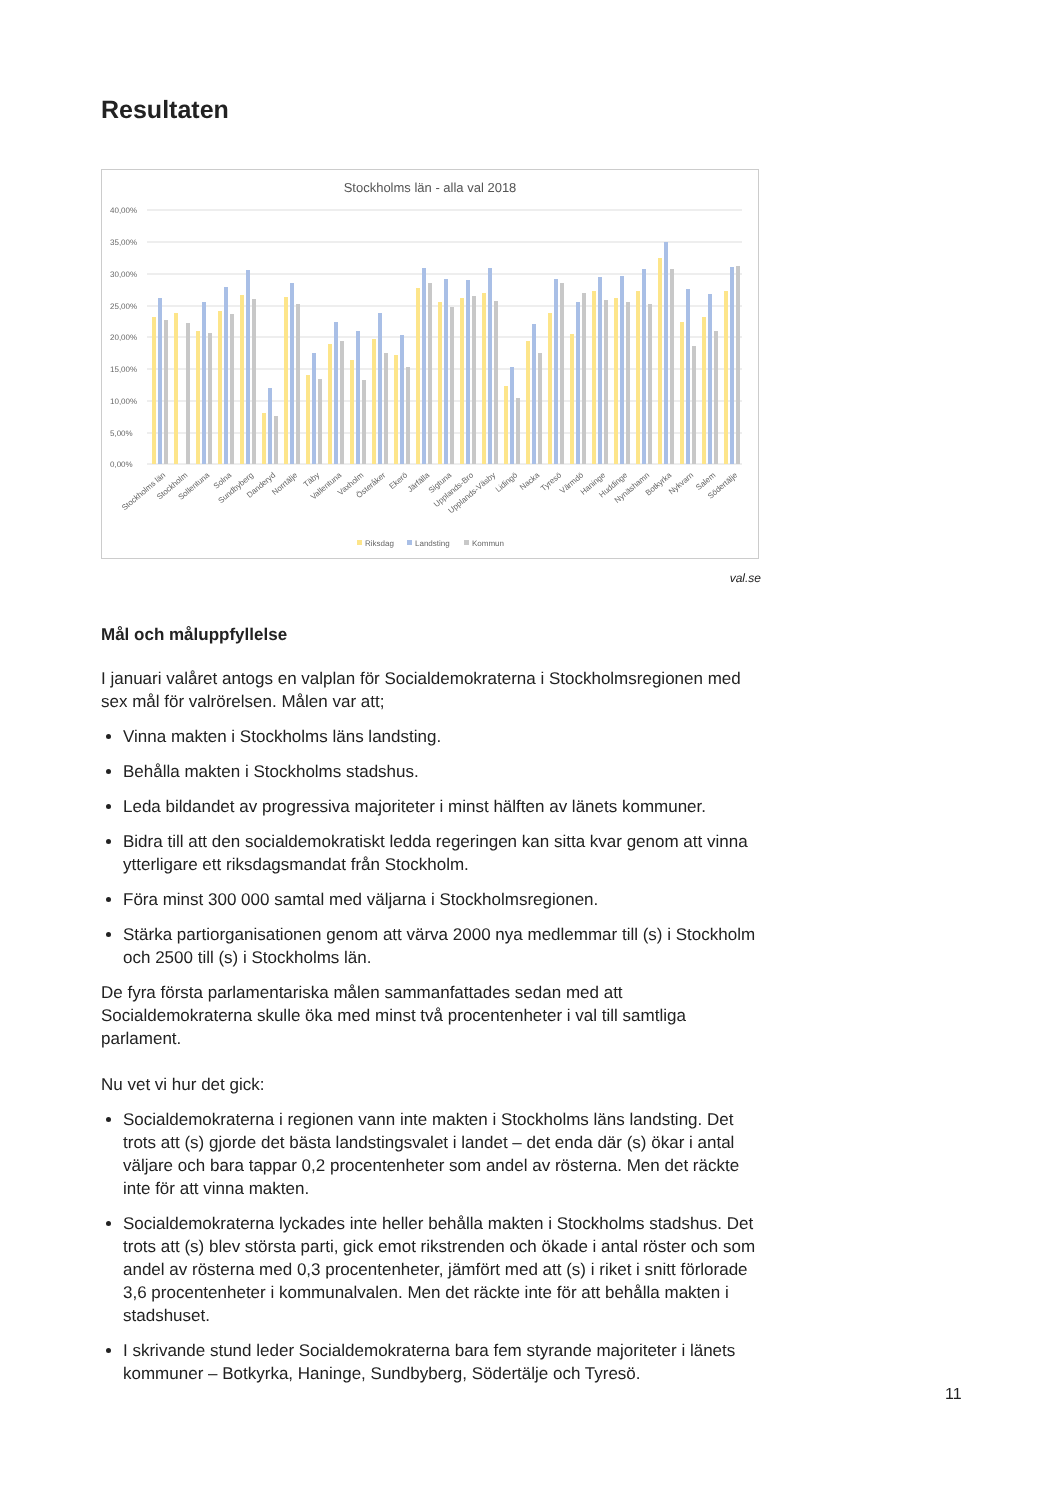Resultaten
Stockholms län - alla val 2018
40,00%
35,00%
30,00%
25,00%
20,00%
15,00%
10,00%
5,00%
0,00%
Stockholms län
Stockholm
Sollentuna
Solna
Sundbyberg
Danderyd
Norrtälje
Täby
Vallentuna
Vaxholm
Österåker
Ekerö
Järfälla
Sigtuna
Upplands-Bro
Upplands-Väsby
Lidingö
Nacka
Tyresö
Värmdö
Haninge
Huddinge
Nynäshamn
Botkyrka
Nykvarn
Salem
Södertälje
Riksdag
Landsting
Kommun
val.se
Mål och måluppfyllelse
I januari valåret antogs en valplan för Socialdemokraterna i Stockholmsregionen med sex mål för valrörelsen. Målen var att;
Vinna makten i Stockholms läns landsting.
Behålla makten i Stockholms stadshus.
Leda bildandet av progressiva majoriteter i minst hälften av länets kommuner.
Bidra till att den socialdemokratiskt ledda regeringen kan sitta kvar genom att vinna ytterligare ett riksdagsmandat från Stockholm.
Föra minst 300 000 samtal med väljarna i Stockholmsregionen.
Stärka partiorganisationen genom att värva 2000 nya medlemmar till (s) i Stockholm och 2500 till (s) i Stockholms län.
De fyra första parlamentariska målen sammanfattades sedan med att Socialdemokraterna skulle öka med minst två procentenheter i val till samtliga parlament.
Nu vet vi hur det gick:
Socialdemokraterna i regionen vann inte makten i Stockholms läns landsting. Det trots att (s) gjorde det bästa landstingsvalet i landet – det enda där (s) ökar i antal väljare och bara tappar 0,2 procentenheter som andel av rösterna. Men det räckte inte för att vinna makten.
Socialdemokraterna lyckades inte heller behålla makten i Stockholms stadshus. Det trots att (s) blev största parti, gick emot rikstrenden och ökade i antal röster och som andel av rösterna med 0,3 procentenheter, jämfört med att (s) i riket i snitt förlorade 3,6 procentenheter i kommunalvalen. Men det räckte inte för att behålla makten i stadshuset.
I skrivande stund leder Socialdemokraterna bara fem styrande majoriteter i länets kommuner – Botkyrka, Haninge, Sundbyberg, Södertälje och Tyresö.
11